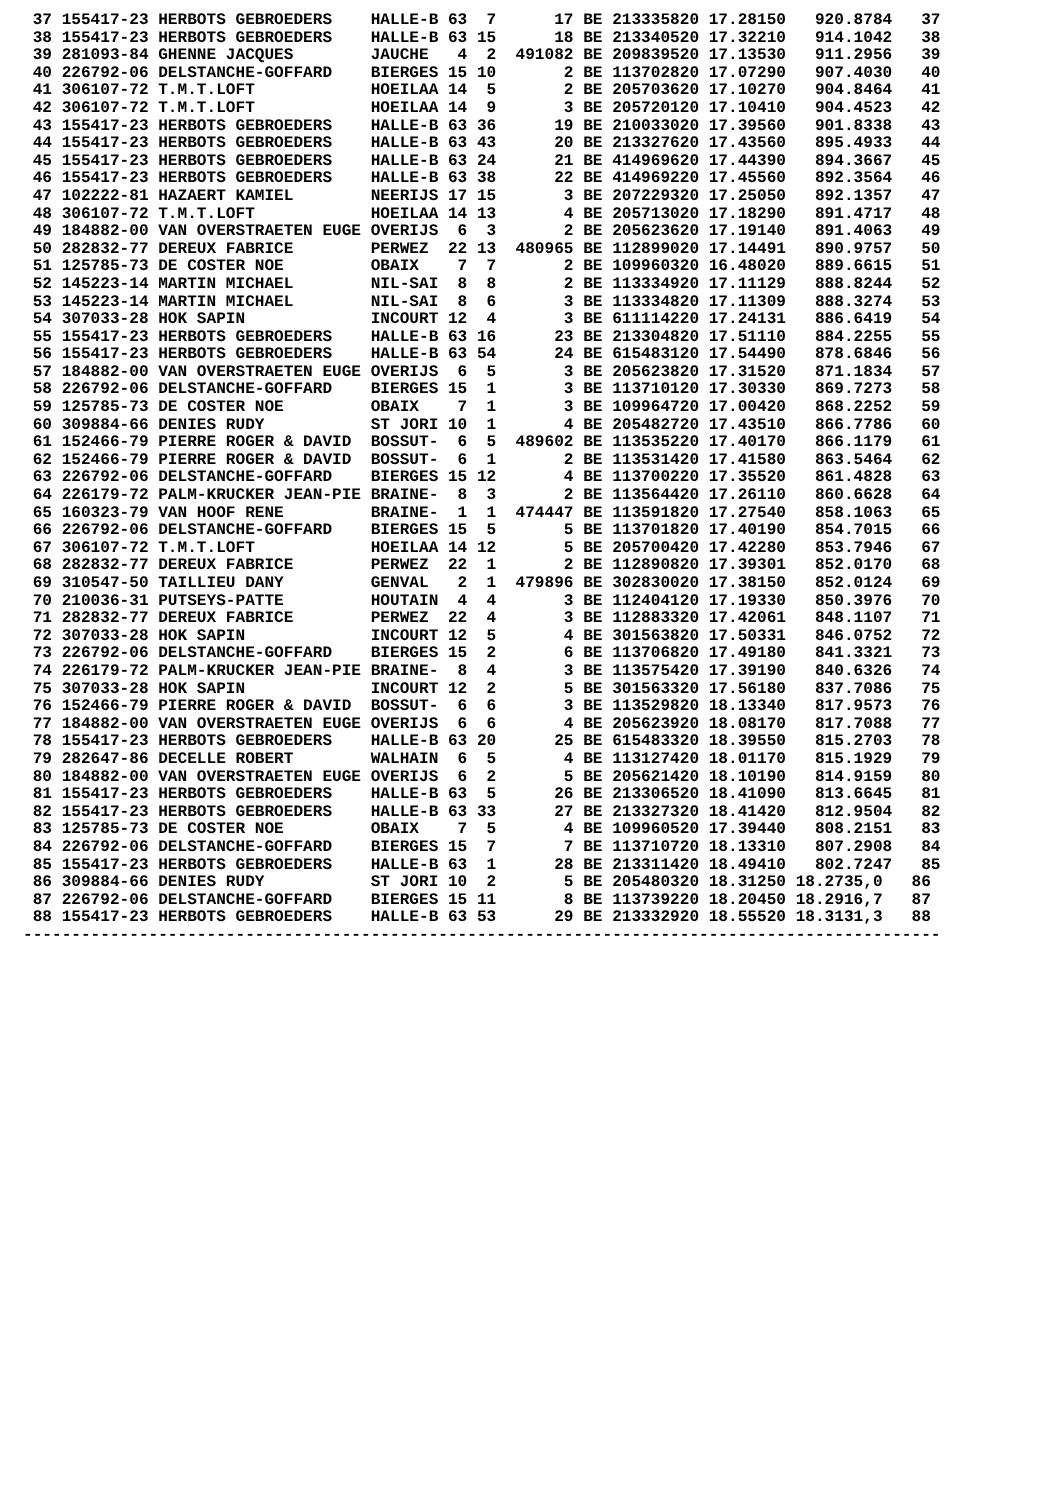37 155417-23 HERBOTS GEBROEDERS    HALLE-B 63  7      17 BE 213335820 17.28150   920.8784   37
 38 155417-23 HERBOTS GEBROEDERS    HALLE-B 63 15      18 BE 213340520 17.32210   914.1042   38
 39 281093-84 GHENNE JACQUES        JAUCHE   4  2  491082 BE 209839520 17.13530   911.2956   39
 40 226792-06 DELSTANCHE-GOFFARD    BIERGES 15 10       2 BE 113702820 17.07290   907.4030   40
 41 306107-72 T.M.T.LOFT            HOEILAA 14  5       2 BE 205703620 17.10270   904.8464   41
 42 306107-72 T.M.T.LOFT            HOEILAA 14  9       3 BE 205720120 17.10410   904.4523   42
 43 155417-23 HERBOTS GEBROEDERS    HALLE-B 63 36      19 BE 210033020 17.39560   901.8338   43
 44 155417-23 HERBOTS GEBROEDERS    HALLE-B 63 43      20 BE 213327620 17.43560   895.4933   44
 45 155417-23 HERBOTS GEBROEDERS    HALLE-B 63 24      21 BE 414969620 17.44390   894.3667   45
 46 155417-23 HERBOTS GEBROEDERS    HALLE-B 63 38      22 BE 414969220 17.45560   892.3564   46
 47 102222-81 HAZAERT KAMIEL        NEERIJS 17 15       3 BE 207229320 17.25050   892.1357   47
 48 306107-72 T.M.T.LOFT            HOEILAA 14 13       4 BE 205713020 17.18290   891.4717   48
 49 184882-00 VAN OVERSTRAETEN EUGE OVERIJS  6  3       2 BE 205623620 17.19140   891.4063   49
 50 282832-77 DEREUX FABRICE        PERWEZ  22 13  480965 BE 112899020 17.14491   890.9757   50
 51 125785-73 DE COSTER NOE         OBAIX    7  7       2 BE 109960320 16.48020   889.6615   51
 52 145223-14 MARTIN MICHAEL        NIL-SAI  8  8       2 BE 113334920 17.11129   888.8244   52
 53 145223-14 MARTIN MICHAEL        NIL-SAI  8  6       3 BE 113334820 17.11309   888.3274   53
 54 307033-28 HOK SAPIN             INCOURT 12  4       3 BE 611114220 17.24131   886.6419   54
 55 155417-23 HERBOTS GEBROEDERS    HALLE-B 63 16      23 BE 213304820 17.51110   884.2255   55
 56 155417-23 HERBOTS GEBROEDERS    HALLE-B 63 54      24 BE 615483120 17.54490   878.6846   56
 57 184882-00 VAN OVERSTRAETEN EUGE OVERIJS  6  5       3 BE 205623820 17.31520   871.1834   57
 58 226792-06 DELSTANCHE-GOFFARD    BIERGES 15  1       3 BE 113710120 17.30330   869.7273   58
 59 125785-73 DE COSTER NOE         OBAIX    7  1       3 BE 109964720 17.00420   868.2252   59
 60 309884-66 DENIES RUDY           ST JORI 10  1       4 BE 205482720 17.43510   866.7786   60
 61 152466-79 PIERRE ROGER & DAVID  BOSSUT-  6  5  489602 BE 113535220 17.40170   866.1179   61
 62 152466-79 PIERRE ROGER & DAVID  BOSSUT-  6  1       2 BE 113531420 17.41580   863.5464   62
 63 226792-06 DELSTANCHE-GOFFARD    BIERGES 15 12       4 BE 113700220 17.35520   861.4828   63
 64 226179-72 PALM-KRUCKER JEAN-PIE BRAINE-  8  3       2 BE 113564420 17.26110   860.6628   64
 65 160323-79 VAN HOOF RENE         BRAINE-  1  1  474447 BE 113591820 17.27540   858.1063   65
 66 226792-06 DELSTANCHE-GOFFARD    BIERGES 15  5       5 BE 113701820 17.40190   854.7015   66
 67 306107-72 T.M.T.LOFT            HOEILAA 14 12       5 BE 205700420 17.42280   853.7946   67
 68 282832-77 DEREUX FABRICE        PERWEZ  22  1       2 BE 112890820 17.39301   852.0170   68
 69 310547-50 TAILLIEU DANY         GENVAL   2  1  479896 BE 302830020 17.38150   852.0124   69
 70 210036-31 PUTSEYS-PATTE         HOUTAIN  4  4       3 BE 112404120 17.19330   850.3976   70
 71 282832-77 DEREUX FABRICE        PERWEZ  22  4       3 BE 112883320 17.42061   848.1107   71
 72 307033-28 HOK SAPIN             INCOURT 12  5       4 BE 301563820 17.50331   846.0752   72
 73 226792-06 DELSTANCHE-GOFFARD    BIERGES 15  2       6 BE 113706820 17.49180   841.3321   73
 74 226179-72 PALM-KRUCKER JEAN-PIE BRAINE-  8  4       3 BE 113575420 17.39190   840.6326   74
 75 307033-28 HOK SAPIN             INCOURT 12  2       5 BE 301563320 17.56180   837.7086   75
 76 152466-79 PIERRE ROGER & DAVID  BOSSUT-  6  6       3 BE 113529820 18.13340   817.9573   76
 77 184882-00 VAN OVERSTRAETEN EUGE OVERIJS  6  6       4 BE 205623920 18.08170   817.7088   77
 78 155417-23 HERBOTS GEBROEDERS    HALLE-B 63 20      25 BE 615483320 18.39550   815.2703   78
 79 282647-86 DECELLE ROBERT        WALHAIN  6  5       4 BE 113127420 18.01170   815.1929   79
 80 184882-00 VAN OVERSTRAETEN EUGE OVERIJS  6  2       5 BE 205621420 18.10190   814.9159   80
 81 155417-23 HERBOTS GEBROEDERS    HALLE-B 63  5      26 BE 213306520 18.41090   813.6645   81
 82 155417-23 HERBOTS GEBROEDERS    HALLE-B 63 33      27 BE 213327320 18.41420   812.9504   82
 83 125785-73 DE COSTER NOE         OBAIX    7  5       4 BE 109960520 17.39440   808.2151   83
 84 226792-06 DELSTANCHE-GOFFARD    BIERGES 15  7       7 BE 113710720 18.13310   807.2908   84
 85 155417-23 HERBOTS GEBROEDERS    HALLE-B 63  1      28 BE 213311420 18.49410   802.7247   85
 86 309884-66 DENIES RUDY           ST JORI 10  2       5 BE 205480320 18.31250 18.2735,0   86
 87 226792-06 DELSTANCHE-GOFFARD    BIERGES 15 11       8 BE 113739220 18.20450 18.2916,7   87
 88 155417-23 HERBOTS GEBROEDERS    HALLE-B 63 53      29 BE 213332920 18.55520 18.3131,3   88
-----------------------------------------------------------------------------------------------